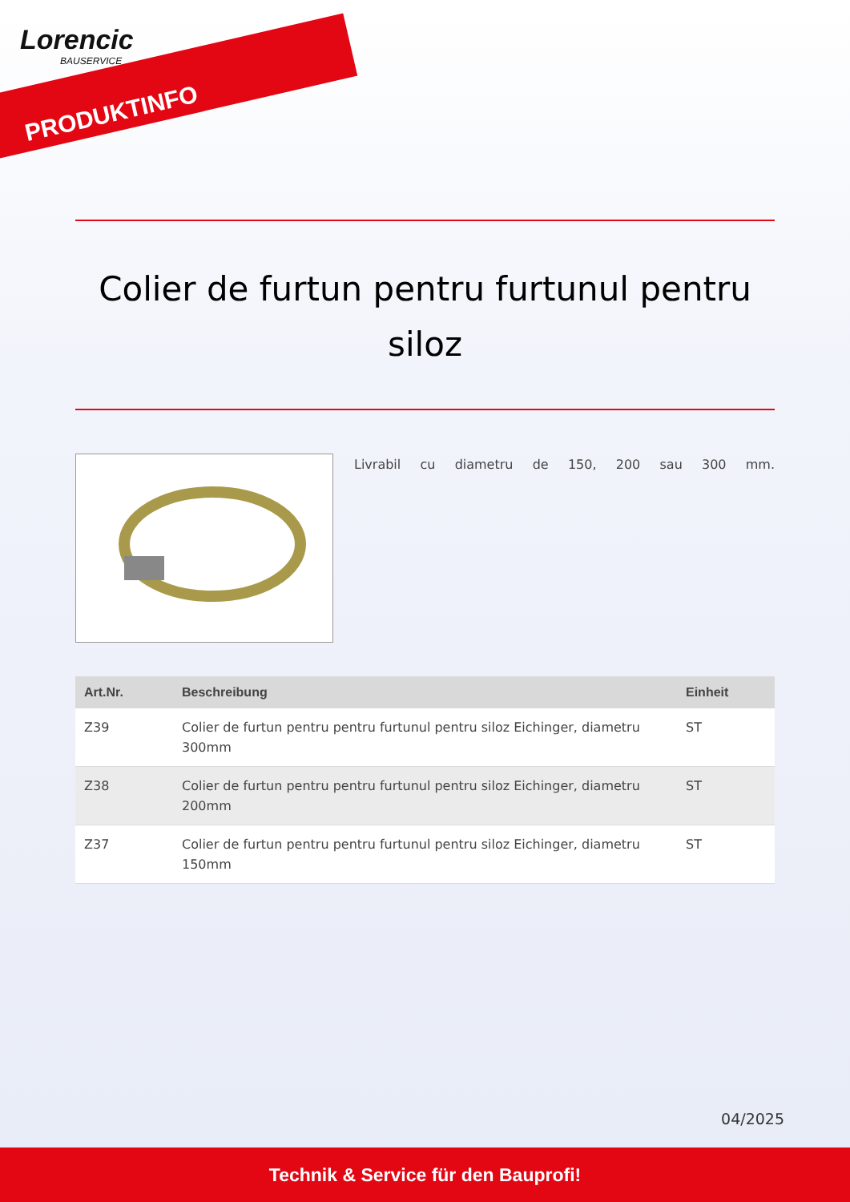Lorencic
BAUSERVICE
PRODUKTINFO
Colier de furtun pentru furtunul pentru siloz
Livrabil cu diametru de 150, 200 sau 300 mm.
| Art.Nr. | Beschreibung | Einheit |
| --- | --- | --- |
| Z39 | Colier de furtun pentru pentru furtunul pentru siloz Eichinger, diametru 300mm | ST |
| Z38 | Colier de furtun pentru pentru furtunul pentru siloz Eichinger, diametru 200mm | ST |
| Z37 | Colier de furtun pentru pentru furtunul pentru siloz Eichinger, diametru 150mm | ST |
04/2025
Technik & Service für den Bauprofi!